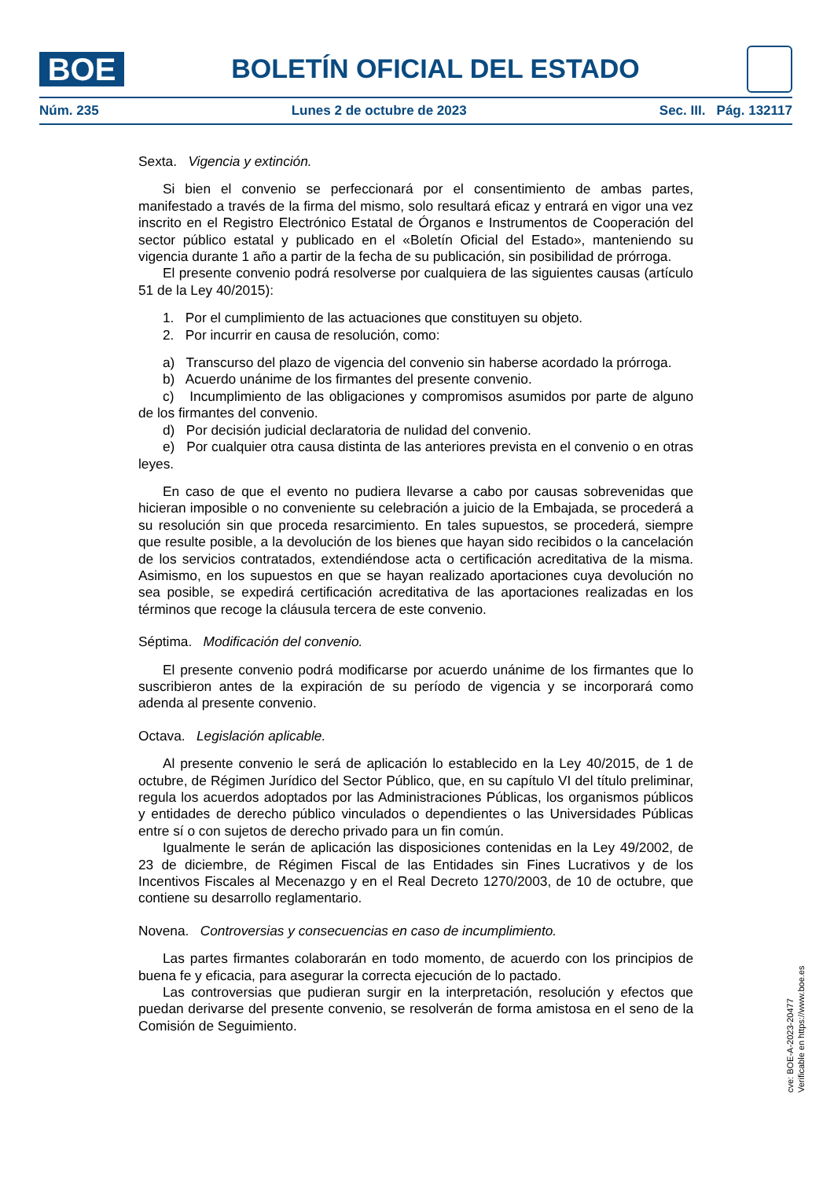BOE
BOLETÍN OFICIAL DEL ESTADO
Núm. 235 Lunes 2 de octubre de 2023 Sec. III. Pág. 132117
Sexta. Vigencia y extinción.
Si bien el convenio se perfeccionará por el consentimiento de ambas partes, manifestado a través de la firma del mismo, solo resultará eficaz y entrará en vigor una vez inscrito en el Registro Electrónico Estatal de Órganos e Instrumentos de Cooperación del sector público estatal y publicado en el «Boletín Oficial del Estado», manteniendo su vigencia durante 1 año a partir de la fecha de su publicación, sin posibilidad de prórroga.
El presente convenio podrá resolverse por cualquiera de las siguientes causas (artículo 51 de la Ley 40/2015):
1. Por el cumplimiento de las actuaciones que constituyen su objeto.
2. Por incurrir en causa de resolución, como:
a) Transcurso del plazo de vigencia del convenio sin haberse acordado la prórroga.
b) Acuerdo unánime de los firmantes del presente convenio.
c) Incumplimiento de las obligaciones y compromisos asumidos por parte de alguno de los firmantes del convenio.
d) Por decisión judicial declaratoria de nulidad del convenio.
e) Por cualquier otra causa distinta de las anteriores prevista en el convenio o en otras leyes.
En caso de que el evento no pudiera llevarse a cabo por causas sobrevenidas que hicieran imposible o no conveniente su celebración a juicio de la Embajada, se procederá a su resolución sin que proceda resarcimiento. En tales supuestos, se procederá, siempre que resulte posible, a la devolución de los bienes que hayan sido recibidos o la cancelación de los servicios contratados, extendiéndose acta o certificación acreditativa de la misma. Asimismo, en los supuestos en que se hayan realizado aportaciones cuya devolución no sea posible, se expedirá certificación acreditativa de las aportaciones realizadas en los términos que recoge la cláusula tercera de este convenio.
Séptima. Modificación del convenio.
El presente convenio podrá modificarse por acuerdo unánime de los firmantes que lo suscribieron antes de la expiración de su período de vigencia y se incorporará como adenda al presente convenio.
Octava. Legislación aplicable.
Al presente convenio le será de aplicación lo establecido en la Ley 40/2015, de 1 de octubre, de Régimen Jurídico del Sector Público, que, en su capítulo VI del título preliminar, regula los acuerdos adoptados por las Administraciones Públicas, los organismos públicos y entidades de derecho público vinculados o dependientes o las Universidades Públicas entre sí o con sujetos de derecho privado para un fin común.
Igualmente le serán de aplicación las disposiciones contenidas en la Ley 49/2002, de 23 de diciembre, de Régimen Fiscal de las Entidades sin Fines Lucrativos y de los Incentivos Fiscales al Mecenazgo y en el Real Decreto 1270/2003, de 10 de octubre, que contiene su desarrollo reglamentario.
Novena. Controversias y consecuencias en caso de incumplimiento.
Las partes firmantes colaborarán en todo momento, de acuerdo con los principios de buena fe y eficacia, para asegurar la correcta ejecución de lo pactado.
Las controversias que pudieran surgir en la interpretación, resolución y efectos que puedan derivarse del presente convenio, se resolverán de forma amistosa en el seno de la Comisión de Seguimiento.
cve: BOE-A-2023-20477
Verificable en https://www.boe.es